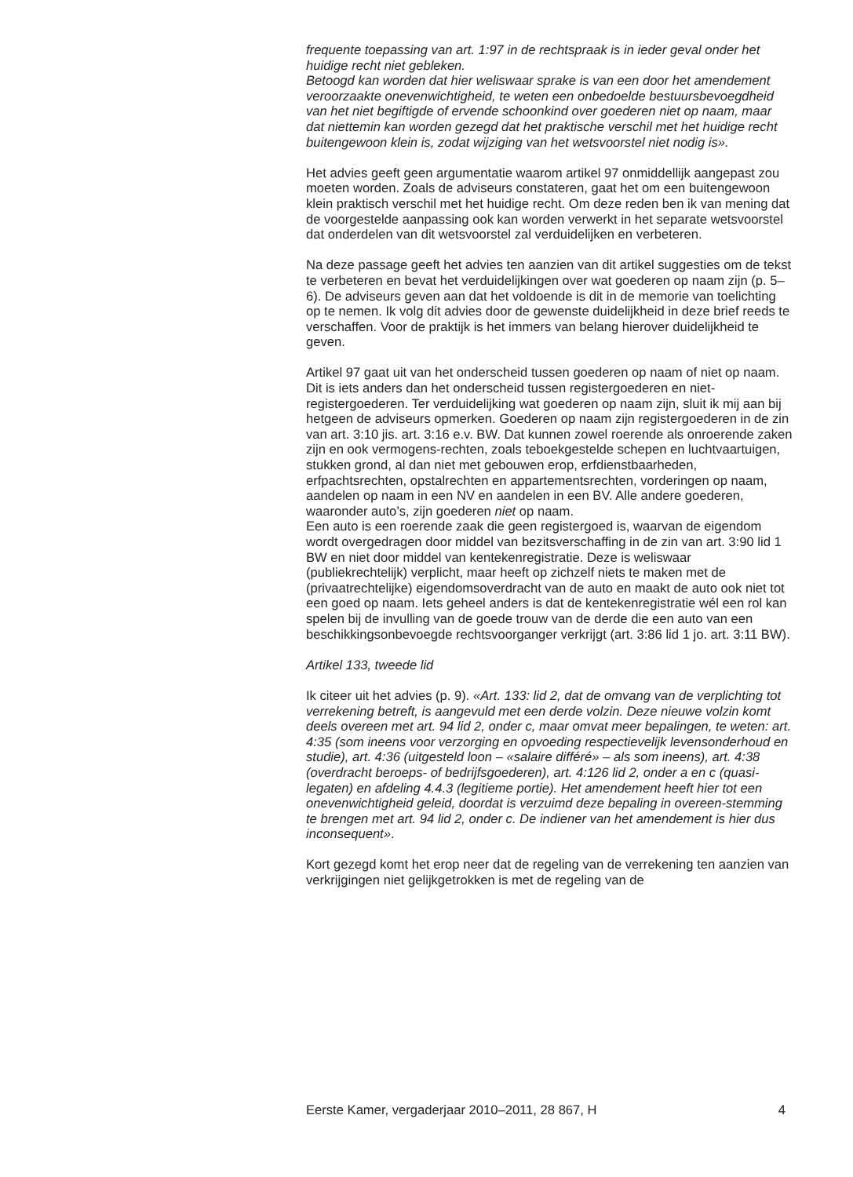frequente toepassing van art. 1:97 in de rechtspraak is in ieder geval onder het huidige recht niet gebleken.
Betoogd kan worden dat hier weliswaar sprake is van een door het amendement veroorzaakte onevenwichtigheid, te weten een onbedoelde bestuursbevoegdheid van het niet begiftigde of ervende schoonkind over goederen niet op naam, maar dat niettemin kan worden gezegd dat het praktische verschil met het huidige recht buitengewoon klein is, zodat wijziging van het wetsvoorstel niet nodig is».
Het advies geeft geen argumentatie waarom artikel 97 onmiddellijk aangepast zou moeten worden. Zoals de adviseurs constateren, gaat het om een buitengewoon klein praktisch verschil met het huidige recht. Om deze reden ben ik van mening dat de voorgestelde aanpassing ook kan worden verwerkt in het separate wetsvoorstel dat onderdelen van dit wetsvoorstel zal verduidelijken en verbeteren.
Na deze passage geeft het advies ten aanzien van dit artikel suggesties om de tekst te verbeteren en bevat het verduidelijkingen over wat goederen op naam zijn (p. 5–6). De adviseurs geven aan dat het voldoende is dit in de memorie van toelichting op te nemen. Ik volg dit advies door de gewenste duidelijkheid in deze brief reeds te verschaffen. Voor de praktijk is het immers van belang hierover duidelijkheid te geven.
Artikel 97 gaat uit van het onderscheid tussen goederen op naam of niet op naam. Dit is iets anders dan het onderscheid tussen registergoederen en niet-registergoederen. Ter verduidelijking wat goederen op naam zijn, sluit ik mij aan bij hetgeen de adviseurs opmerken. Goederen op naam zijn registergoederen in de zin van art. 3:10 jis. art. 3:16 e.v. BW. Dat kunnen zowel roerende als onroerende zaken zijn en ook vermogens-rechten, zoals teboekgestelde schepen en luchtvaartuigen, stukken grond, al dan niet met gebouwen erop, erfdienstbaarheden, erfpachtsrechten, opstalrechten en appartementsrechten, vorderingen op naam, aandelen op naam in een NV en aandelen in een BV. Alle andere goederen, waaronder auto’s, zijn goederen niet op naam.
Een auto is een roerende zaak die geen registergoed is, waarvan de eigendom wordt overgedragen door middel van bezitsverschaffing in de zin van art. 3:90 lid 1 BW en niet door middel van kentekenregistratie. Deze is weliswaar (publiekrechtelijk) verplicht, maar heeft op zichzelf niets te maken met de (privaatrechtelijke) eigendomsoverdracht van de auto en maakt de auto ook niet tot een goed op naam. Iets geheel anders is dat de kentekenregistratie wél een rol kan spelen bij de invulling van de goede trouw van de derde die een auto van een beschikkingsonbevoegde rechtsvoorganger verkrijgt (art. 3:86 lid 1 jo. art. 3:11 BW).
Artikel 133, tweede lid
Ik citeer uit het advies (p. 9). «Art. 133: lid 2, dat de omvang van de verplichting tot verrekening betreft, is aangevuld met een derde volzin. Deze nieuwe volzin komt deels overeen met art. 94 lid 2, onder c, maar omvat meer bepalingen, te weten: art. 4:35 (som ineens voor verzorging en opvoeding respectievelijk levensonderhoud en studie), art. 4:36 (uitgesteld loon – «salaire différé» – als som ineens), art. 4:38 (overdracht beroeps- of bedrijfsgoederen), art. 4:126 lid 2, onder a en c (quasi-legaten) en afdeling 4.4.3 (legitieme portie). Het amendement heeft hier tot een onevenwichtigheid geleid, doordat is verzuimd deze bepaling in overeen-stemming te brengen met art. 94 lid 2, onder c. De indiener van het amendement is hier dus inconsequent».
Kort gezegd komt het erop neer dat de regeling van de verrekening ten aanzien van verkrijgingen niet gelijkgetrokken is met de regeling van de
Eerste Kamer, vergaderjaar 2010–2011, 28 867, H 4